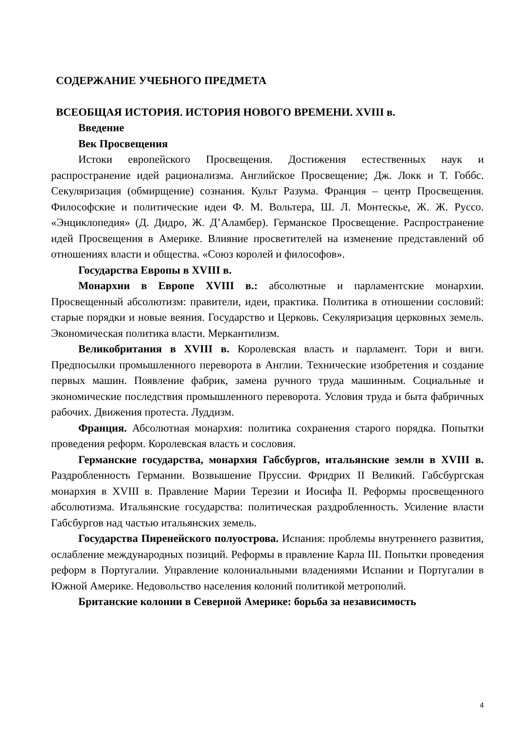СОДЕРЖАНИЕ УЧЕБНОГО ПРЕДМЕТА
ВСЕОБЩАЯ ИСТОРИЯ. ИСТОРИЯ НОВОГО ВРЕМЕНИ. XVIII в.
Введение
Век Просвещения
Истоки европейского Просвещения. Достижения естественных наук и распространение идей рационализма. Английское Просвещение; Дж. Локк и Т. Гоббс. Секуляризация (обмирщение) сознания. Культ Разума. Франция – центр Просвещения. Философские и политические идеи Ф. М. Вольтера, Ш. Л. Монтескье, Ж. Ж. Руссо. «Энциклопедия» (Д. Дидро, Ж. Д’Аламбер). Германское Просвещение. Распространение идей Просвещения в Америке. Влияние просветителей на изменение представлений об отношениях власти и общества. «Союз королей и философов».
Государства Европы в XVIII в.
Монархии в Европе XVIII в.: абсолютные и парламентские монархии. Просвещенный абсолютизм: правители, идеи, практика. Политика в отношении сословий: старые порядки и новые веяния. Государство и Церковь. Секуляризация церковных земель. Экономическая политика власти. Меркантилизм.
Великобритания в XVIII в. Королевская власть и парламент. Тори и виги. Предпосылки промышленного переворота в Англии. Технические изобретения и создание первых машин. Появление фабрик, замена ручного труда машинным. Социальные и экономические последствия промышленного переворота. Условия труда и быта фабричных рабочих. Движения протеста. Луддизм.
Франция. Абсолютная монархия: политика сохранения старого порядка. Попытки проведения реформ. Королевская власть и сословия.
Германские государства, монархия Габсбургов, итальянские земли в XVIII в. Раздробленность Германии. Возвышение Пруссии. Фридрих II Великий. Габсбургская монархия в XVIII в. Правление Марии Терезии и Иосифа II. Реформы просвещенного абсолютизма. Итальянские государства: политическая раздробленность. Усиление власти Габсбургов над частью итальянских земель.
Государства Пиренейского полуострова. Испания: проблемы внутреннего развития, ослабление международных позиций. Реформы в правление Карла III. Попытки проведения реформ в Португалии. Управление колониальными владениями Испании и Португалии в Южной Америке. Недовольство населения колоний политикой метрополий.
Британские колонии в Северной Америке: борьба за независимость
4